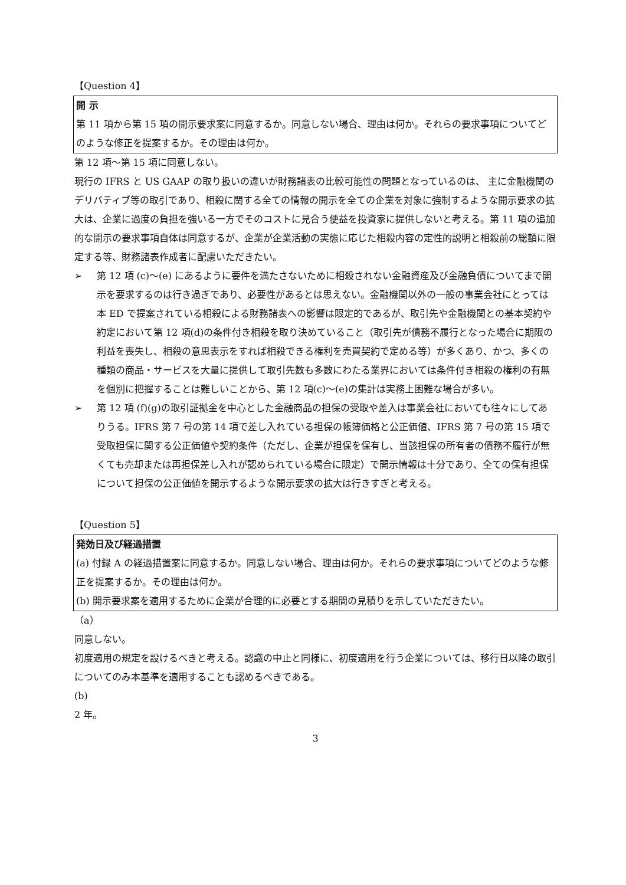【Question 4】
開 示
第 11 項から第 15 項の開示要求案に同意するか。同意しない場合、理由は何か。それらの要求事項についてどのような修正を提案するか。その理由は何か。
第 12 項～第 15 項に同意しない。
現行の IFRS と US GAAP の取り扱いの違いが財務諸表の比較可能性の問題となっているのは、 主に金融機関のデリバティブ等の取引であり、相殺に関する全ての情報の開示を全ての企業を対象に強制するような開示要求の拡大は、企業に過度の負担を強いる一方でそのコストに見合う便益を投資家に提供しないと考える。第 11 項の追加的な開示の要求事項自体は同意するが、企業が企業活動の実態に応じた相殺内容の定性的説明と相殺前の総額に限定する等、財務諸表作成者に配慮いただきたい。
➢ 第 12 項 (c)～(e) にあるように要件を満たさないために相殺されない金融資産及び金融負債についてまで開示を要求するのは行き過ぎであり、必要性があるとは思えない。金融機関以外の一般の事業会社にとっては本 ED で提案されている相殺による財務諸表への影響は限定的であるが、取引先や金融機関との基本契約や約定において第 12 項(d)の条件付き相殺を取り決めていること（取引先が債務不履行となった場合に期限の利益を喪失し、相殺の意思表示をすれば相殺できる権利を売買契約で定める等）が多くあり、かつ、多くの種類の商品・サービスを大量に提供して取引先数も多数にわたる業界においては条件付き相殺の権利の有無を個別に把握することは難しいことから、第 12 項(c)～(e)の集計は実務上困難な場合が多い。
➢ 第 12 項 (f)(g)の取引証拠金を中心とした金融商品の担保の受取や差入は事業会社においても往々にしてありうる。IFRS 第 7 号の第 14 項で差し入れている担保の帳簿価格と公正価値、IFRS 第 7 号の第 15 項で受取担保に関する公正価値や契約条件（ただし、企業が担保を保有し、当該担保の所有者の債務不履行が無くても売却または再担保差し入れが認められている場合に限定）で開示情報は十分であり、全ての保有担保について担保の公正価値を開示するような開示要求の拡大は行きすぎと考える。
【Question 5】
発効日及び経過措置
(a) 付録 A の経過措置案に同意するか。同意しない場合、理由は何か。それらの要求事項についてどのような修正を提案するか。その理由は何か。
(b) 開示要求案を適用するために企業が合理的に必要とする期間の見積りを示していただきたい。
（a）
同意しない。
初度適用の規定を設けるべきと考える。認識の中止と同様に、初度適用を行う企業については、移行日以降の取引についてのみ本基準を適用することも認めるべきである。
(b)
2 年。
3